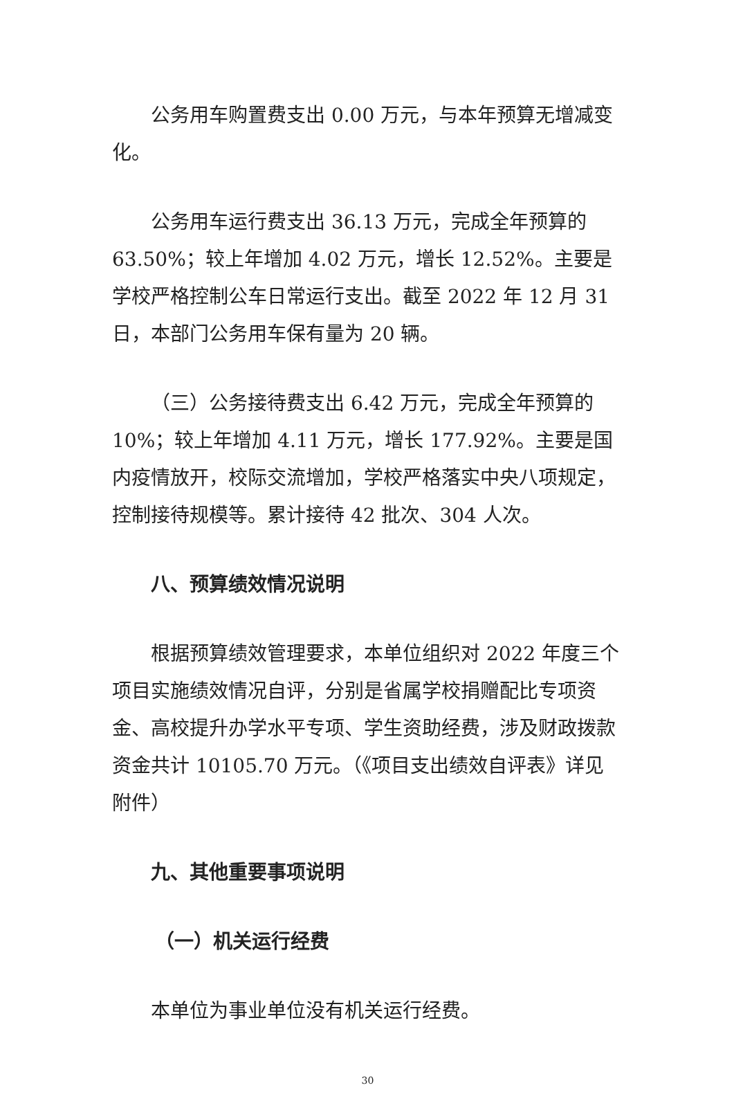公务用车购置费支出 0.00 万元，与本年预算无增减变化。
公务用车运行费支出 36.13 万元，完成全年预算的 63.50%；较上年增加 4.02 万元，增长 12.52%。主要是学校严格控制公车日常运行支出。截至 2022 年 12 月 31 日，本部门公务用车保有量为 20 辆。
（三）公务接待费支出 6.42 万元，完成全年预算的 10%；较上年增加 4.11 万元，增长 177.92%。主要是国内疫情放开，校际交流增加，学校严格落实中央八项规定，控制接待规模等。累计接待 42 批次、304 人次。
八、预算绩效情况说明
根据预算绩效管理要求，本单位组织对 2022 年度三个项目实施绩效情况自评，分别是省属学校捐赠配比专项资金、高校提升办学水平专项、学生资助经费，涉及财政拨款资金共计 10105.70 万元。（《项目支出绩效自评表》详见附件）
九、其他重要事项说明
（一）机关运行经费
本单位为事业单位没有机关运行经费。
30